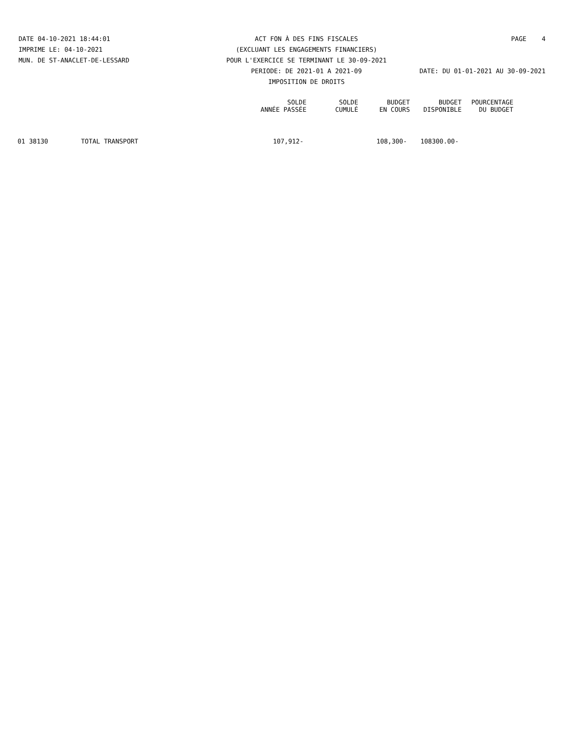DATE 04-10-2021 18:44:01 ACT FON À DES FINS FISCALES PAGE 4
IMPRIME LE: 04-10-2021 (EXCLUANT LES ENGAGEMENTS FINANCIERS)
MUN. DE ST-ANACLET-DE-LESSARD POUR L'EXERCICE SE TERMINANT LE 30-09-2021
PERIODE: DE 2021-01 A 2021-09
DATE: DU 01-01-2021 AU 30-09-2021
IMPOSITION DE DROITS
| | | SOLDE ANNÉE PASSÉE | SOLDE CUMULÉ | BUDGET EN COURS | BUDGET DISPONIBLE | POURCENTAGE DU BUDGET |
| --- | --- | --- | --- | --- | --- | --- |
| 01 38130 | TOTAL TRANSPORT | 107,912- | | 108,300- | 108300.00- | |